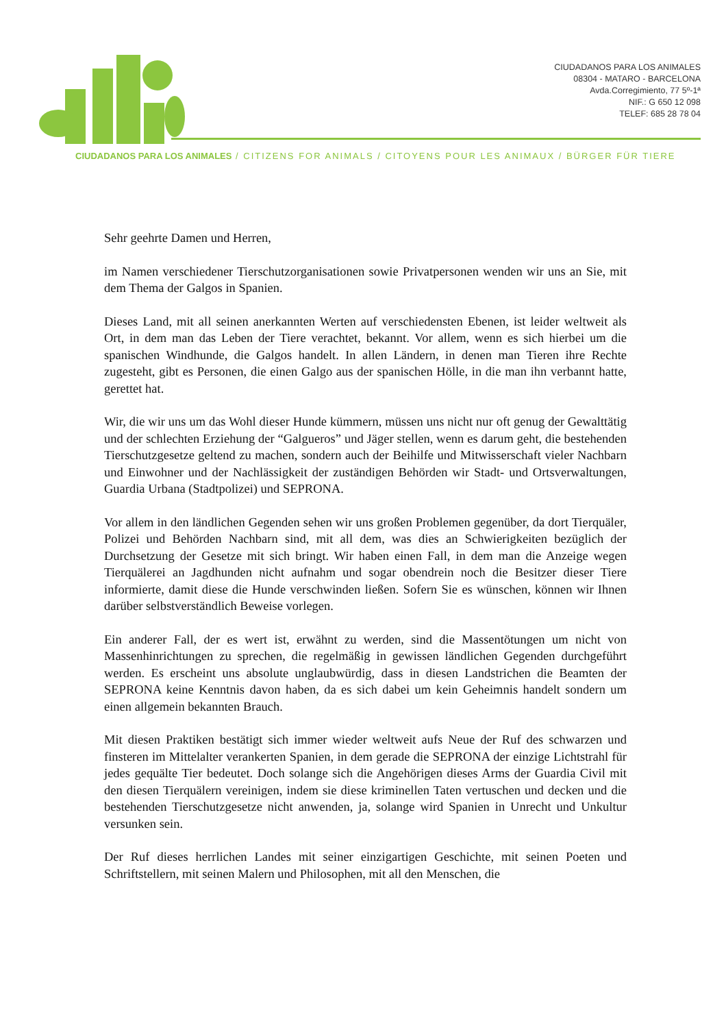CIUDADANOS PARA LOS ANIMALES
08304 - MATARO - BARCELONA
Avda.Corregimiento, 77 5º-1ª
NIF.: G 650 12 098
TELEF: 685 28 78 04
CIUDADANOS PARA LOS ANIMALES / CITIZENS FOR ANIMALS / CITOYENS POUR LES ANIMAUX / BÜRGER FÜR TIERE
Sehr geehrte Damen und Herren,
im Namen verschiedener Tierschutzorganisationen sowie Privatpersonen wenden wir uns an Sie, mit dem Thema der Galgos in Spanien.
Dieses Land, mit all seinen anerkannten Werten auf verschiedensten Ebenen, ist leider weltweit als Ort, in dem man das Leben der Tiere verachtet, bekannt. Vor allem, wenn es sich hierbei um die spanischen Windhunde, die Galgos handelt. In allen Ländern, in denen man Tieren ihre Rechte zugesteht, gibt es Personen, die einen Galgo aus der spanischen Hölle, in die man ihn verbannt hatte, gerettet hat.
Wir, die wir uns um das Wohl dieser Hunde kümmern, müssen uns nicht nur oft genug der Gewalttätig und der schlechten Erziehung der “Galgueros” und Jäger stellen, wenn es darum geht, die bestehenden Tierschutzgesetze geltend zu machen, sondern auch der Beihilfe und Mitwisserschaft vieler Nachbarn und Einwohner und der Nachlässigkeit der zuständigen Behörden wir Stadt- und Ortsverwaltungen, Guardia Urbana (Stadtpolizei) und SEPRONA.
Vor allem in den ländlichen Gegenden sehen wir uns großen Problemen gegenüber, da dort Tierquäler, Polizei und Behörden Nachbarn sind, mit all dem, was dies an Schwierigkeiten bezüglich der Durchsetzung der Gesetze mit sich bringt. Wir haben einen Fall, in dem man die Anzeige wegen Tierquälerei an Jagdhunden nicht aufnahm und sogar obendrein noch die Besitzer dieser Tiere informierte, damit diese die Hunde verschwinden ließen. Sofern Sie es wünschen, können wir Ihnen darüber selbstverständlich Beweise vorlegen.
Ein anderer Fall, der es wert ist, erwähnt zu werden, sind die Massentötungen um nicht von Massenhinrichtungen zu sprechen, die regelmäßig in gewissen ländlichen Gegenden durchgeführt werden. Es erscheint uns absolute unglaubwürdig, dass in diesen Landstrichen die Beamten der SEPRONA keine Kenntnis davon haben, da es sich dabei um kein Geheimnis handelt sondern um einen allgemein bekannten Brauch.
Mit diesen Praktiken bestätigt sich immer wieder weltweit aufs Neue der Ruf des schwarzen und finsteren im Mittelalter verankerten Spanien, in dem gerade die SEPRONA der einzige Lichtstrahl für jedes gequälte Tier bedeutet. Doch solange sich die Angehörigen dieses Arms der Guardia Civil mit den diesen Tierquälern vereinigen, indem sie diese kriminellen Taten vertuschen und decken und die bestehenden Tierschutzgesetze nicht anwenden, ja, solange wird Spanien in Unrecht und Unkultur versunken sein.
Der Ruf dieses herrlichen Landes mit seiner einzigartigen Geschichte, mit seinen Poeten und Schriftstellern, mit seinen Malern und Philosophen, mit all den Menschen, die